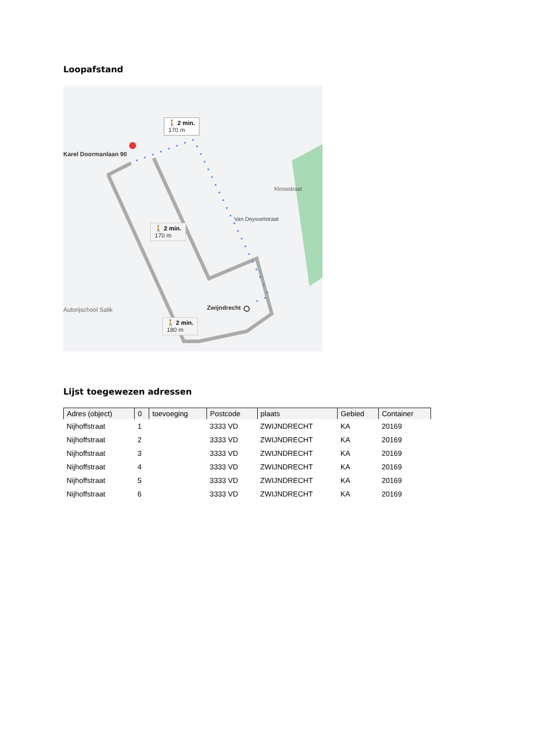Loopafstand
Karel Doormanlaan 90
🚶 2 min.
170 m
🚶 2 min.
170 m
🚶 2 min.
180 m
Zwijndrecht
Autorijschool Salik
Kloosstraat
Van Deysselstraat
Lijst toegewezen adressen
| Adres (object) | 0 | toevoeging | Postcode | plaats | Gebied | Container |
| --- | --- | --- | --- | --- | --- | --- |
| Nijhoffstraat | 1 | | 3333 VD | ZWIJNDRECHT | KA | 20169 |
| Nijhoffstraat | 2 | | 3333 VD | ZWIJNDRECHT | KA | 20169 |
| Nijhoffstraat | 3 | | 3333 VD | ZWIJNDRECHT | KA | 20169 |
| Nijhoffstraat | 4 | | 3333 VD | ZWIJNDRECHT | KA | 20169 |
| Nijhoffstraat | 5 | | 3333 VD | ZWIJNDRECHT | KA | 20169 |
| Nijhoffstraat | 6 | | 3333 VD | ZWIJNDRECHT | KA | 20169 |